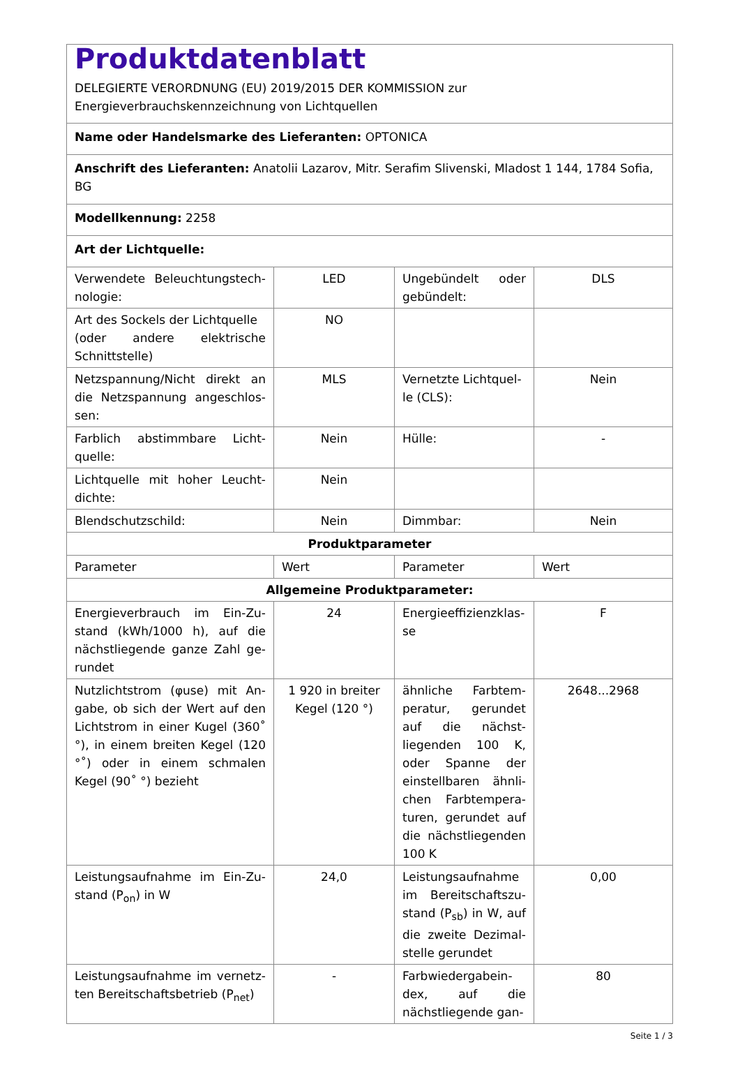| Produktdatenblatt DELEGIERTE VERORDNUNG (EU) 2019/2015 DER KOMMISSION zur Energieverbrauchskennzeichnung von Lichtquellen | | | |
| Name oder Handelsmarke des Lieferanten: OPTONICA | | | |
| Anschrift des Lieferanten: Anatolii Lazarov, Mitr. Serafim Slivenski, Mladost 1 144, 1784 Sofia, BG | | | |
| Modellkennung: 2258 | | | |
| Art der Lichtquelle: | | | |
| Verwendete Beleuchtungstech­nologie: | LED | Ungebündelt oder gebündelt: | DLS |
| Art des Sockels der Lichtquelle (oder andere elektrische Schnittstelle) | NO | | |
| Netzspannung/Nicht direkt an die Netzspannung angeschlos­sen: | MLS | Vernetzte Lichtquel­le (CLS): | Nein |
| Farblich abstimmbare Licht­quelle: | Nein | Hülle: | - |
| Lichtquelle mit hoher Leucht­dichte: | Nein | | |
| Blendschutzschild: | Nein | Dimmbar: | Nein |
| Produktparameter | | | |
| Parameter | Wert | Parameter | Wert |
| Allgemeine Produktparameter: | | | |
| Energieverbrauch im Ein-Zu­stand (kWh/1000 h), auf die nächstliegende ganze Zahl ge­rundet | 24 | Energieeffizienzklas­se | F |
| Nutzlichtstrom (φuse) mit An­gabe, ob sich der Wert auf den Lichtstrom in einer Kugel (360˚ °), in einem breiten Kegel (120 °˚) oder in einem schmalen Kegel (90˚ °) bezieht | 1 920 in brei­ter Kegel (120 °) | ähnliche Farbtem­peratur, gerundet auf die nächst­liegenden 100 K, oder Spanne der einstellbaren ähnli­chen Farbtempera­turen, gerundet auf die nächstliegenden 100 K | 2648...2968 |
| Leistungsaufnahme im Ein-Zu­stand (P<sub>on</sub>) in W | 24,0 | Leistungsaufnahme im Bereitschaftszu­stand (P<sub>sb</sub>) in W, auf die zweite Dezimal­stelle gerundet | 0,00 |
| Leistungsaufnahme im vernetz­ten Bereitschaftsbetrieb (P<sub>net</sub>) | - | Farbwiedergabein­dex, auf die nächstliegende gan- | 80 |
Seite 1 / 3